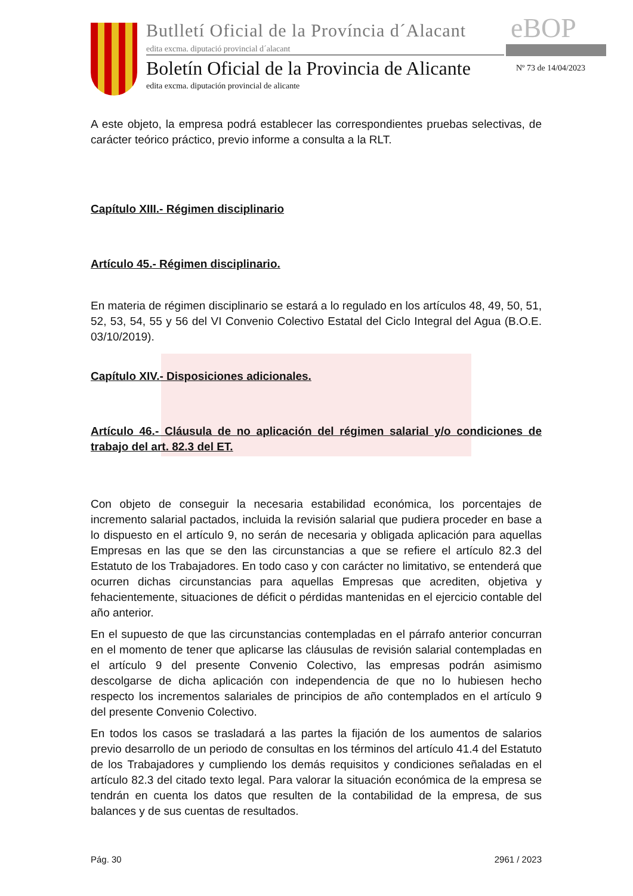Butlletí Oficial de la Província d´Alacant
edita excma. diputació provincial d´alacant
eBOP
Boletín Oficial de la Provincia de Alicante
edita excma. diputación provincial de alicante
Nº 73 de 14/04/2023
A este objeto, la empresa podrá establecer las correspondientes pruebas selectivas, de carácter teórico práctico, previo informe a consulta a la RLT.
Capítulo XIII.- Régimen disciplinario
Artículo 45.- Régimen disciplinario.
En materia de régimen disciplinario se estará a lo regulado en los artículos 48, 49, 50, 51, 52, 53, 54, 55 y 56 del VI Convenio Colectivo Estatal del Ciclo Integral del Agua (B.O.E. 03/10/2019).
Capítulo XIV.- Disposiciones adicionales.
Artículo 46.- Cláusula de no aplicación del régimen salarial y/o condiciones de trabajo del art. 82.3 del ET.
Con objeto de conseguir la necesaria estabilidad económica, los porcentajes de incremento salarial pactados, incluida la revisión salarial que pudiera proceder en base a lo dispuesto en el artículo 9, no serán de necesaria y obligada aplicación para aquellas Empresas en las que se den las circunstancias a que se refiere el artículo 82.3 del Estatuto de los Trabajadores. En todo caso y con carácter no limitativo, se entenderá que ocurren dichas circunstancias para aquellas Empresas que acrediten, objetiva y fehacientemente, situaciones de déficit o pérdidas mantenidas en el ejercicio contable del año anterior.
En el supuesto de que las circunstancias contempladas en el párrafo anterior concurran en el momento de tener que aplicarse las cláusulas de revisión salarial contempladas en el artículo 9 del presente Convenio Colectivo, las empresas podrán asimismo descolgarse de dicha aplicación con independencia de que no lo hubiesen hecho respecto los incrementos salariales de principios de año contemplados en el artículo 9 del presente Convenio Colectivo.
En todos los casos se trasladará a las partes la fijación de los aumentos de salarios previo desarrollo de un periodo de consultas en los términos del artículo 41.4 del Estatuto de los Trabajadores y cumpliendo los demás requisitos y condiciones señaladas en el artículo 82.3 del citado texto legal. Para valorar la situación económica de la empresa se tendrán en cuenta los datos que resulten de la contabilidad de la empresa, de sus balances y de sus cuentas de resultados.
Pág. 30 2961 / 2023